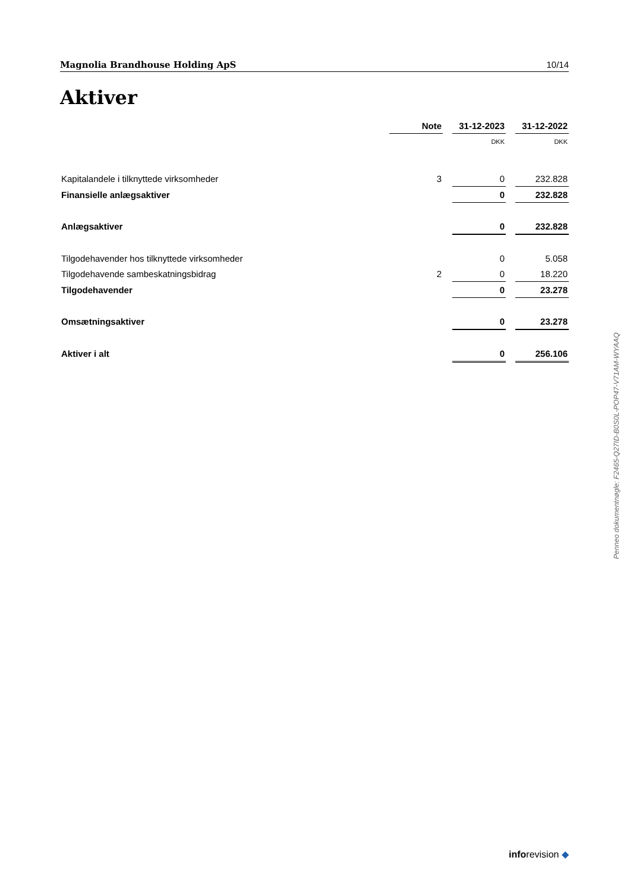Magnolia Brandhouse Holding ApS 10/14
Aktiver
| | Note | | 31-12-2023 | | 31-12-2022 |
| --- | --- | --- | --- | --- | --- |
| | | | DKK | | DKK |
| Kapitalandele i tilknyttede virksomheder | 3 | | 0 | | 232.828 |
| Finansielle anlægsaktiver | | | 0 | | 232.828 |
| Anlægsaktiver | | | 0 | | 232.828 |
| Tilgodehavender hos tilknyttede virksomheder | | | 0 | | 5.058 |
| Tilgodehavende sambeskatningsbidrag | 2 | | 0 | | 18.220 |
| Tilgodehavender | | | 0 | | 23.278 |
| Omsætningsaktiver | | | 0 | | 23.278 |
| Aktiver i alt | | | 0 | | 256.106 |
Penneo dokumentnøgle: F2465-Q27ID-B0S0L-POP47-V71AM-WYAAQ
inforevision ◆